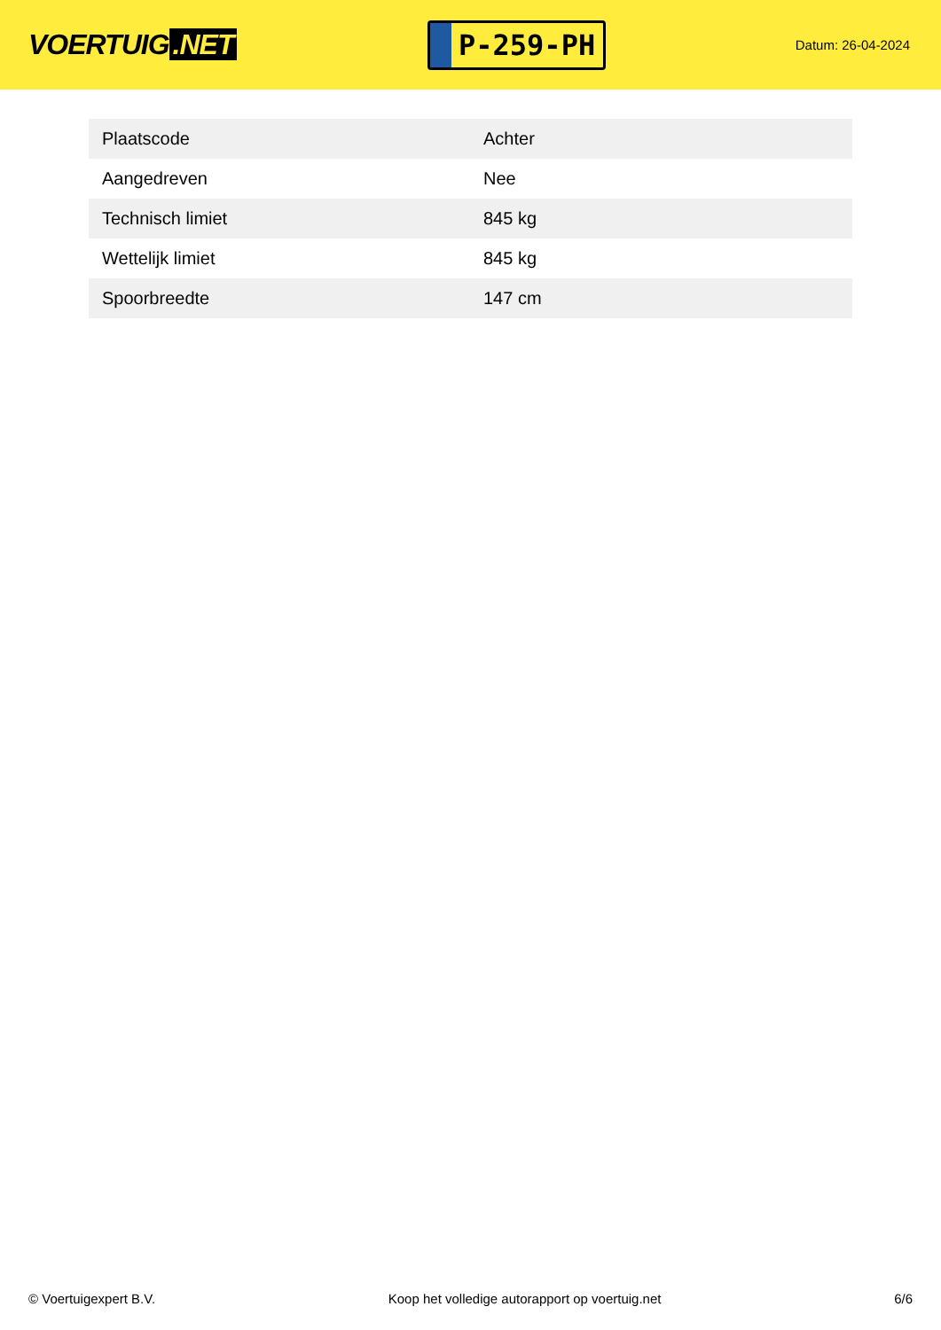VOERTUIG.NET
P-259-PH
Datum: 26-04-2024
| Plaatscode | Achter |
| Aangedreven | Nee |
| Technisch limiet | 845 kg |
| Wettelijk limiet | 845 kg |
| Spoorbreedte | 147 cm |
© Voertuigexpert B.V. Koop het volledige autorapport op voertuig.net 6/6